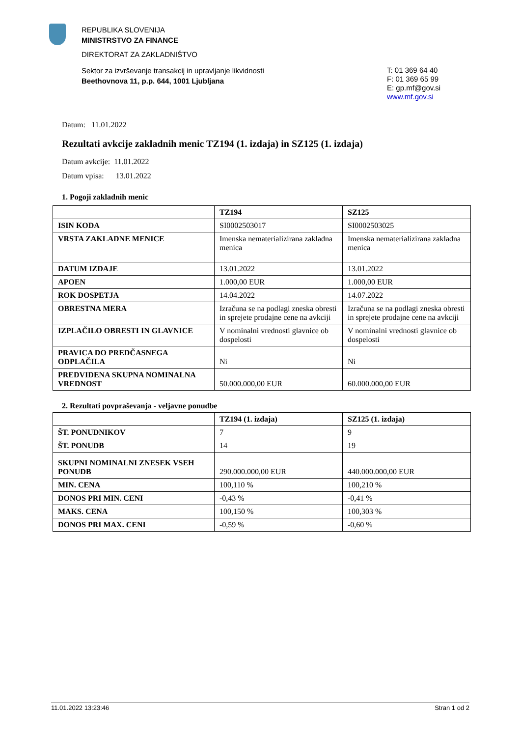REPUBLIKA SLOVENIJA
MINISTRSTVO ZA FINANCE
DIREKTORAT ZA ZAKLADNIŠTVO
Sektor za izvrševanje transakcij in upravljanje likvidnosti
Beethovnova 11, p.p. 644, 1001 Ljubljana
T: 01 369 64 40
F: 01 369 65 99
E: gp.mf@gov.si
www.mf.gov.si
Datum: 11.01.2022
Rezultati avkcije zakladnih menic TZ194 (1. izdaja) in SZ125 (1. izdaja)
Datum avkcije: 11.01.2022
Datum vpisa: 13.01.2022
1. Pogoji zakladnih menic
| | TZ194 | SZ125 |
| --- | --- | --- |
| ISIN KODA | SI0002503017 | SI0002503025 |
| VRSTA ZAKLADNE MENICE | Imenska nematerializirana zakladna menica | Imenska nematerializirana zakladna menica |
| DATUM IZDAJE | 13.01.2022 | 13.01.2022 |
| APOEN | 1.000,00 EUR | 1.000,00 EUR |
| ROK DOSPETJA | 14.04.2022 | 14.07.2022 |
| OBRESTNA MERA | Izračuna se na podlagi zneska obresti in sprejete prodajne cene na avkciji | Izračuna se na podlagi zneska obresti in sprejete prodajne cene na avkciji |
| IZPLAČILO OBRESTI IN GLAVNICE | V nominalni vrednosti glavnice ob dospelosti | V nominalni vrednosti glavnice ob dospelosti |
| PRAVICA DO PREDČASNEGA ODPLAČILA | Ni | Ni |
| PREDVIDENA SKUPNA NOMINALNA VREDNOST | 50.000.000,00 EUR | 60.000.000,00 EUR |
2. Rezultati povpraševanja - veljavne ponudbe
| | TZ194 (1. izdaja) | SZ125 (1. izdaja) |
| --- | --- | --- |
| ŠT. PONUDNIKOV | 7 | 9 |
| ŠT. PONUDB | 14 | 19 |
| SKUPNI NOMINALNI ZNESEK VSEH PONUDB | 290.000.000,00 EUR | 440.000.000,00 EUR |
| MIN. CENA | 100,110 % | 100,210 % |
| DONOS PRI MIN. CENI | -0,43 % | -0,41 % |
| MAKS. CENA | 100,150 % | 100,303 % |
| DONOS PRI MAX. CENI | -0,59 % | -0,60 % |
11.01.2022 13:23:46 Stran 1 od 2